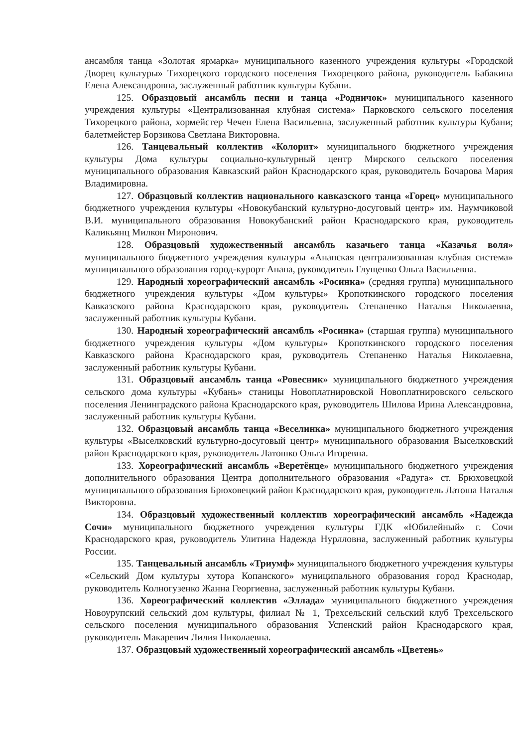ансамбля танца «Золотая ярмарка» муниципального казенного учреждения культуры «Городской Дворец культуры» Тихорецкого городского поселения Тихорецкого района, руководитель Бабакина Елена Александровна, заслуженный работник культуры Кубани.
125. Образцовый ансамбль песни и танца «Родничок» муниципального казенного учреждения культуры «Централизованная клубная система» Парковского сельского поселения Тихорецкого района, хормейстер Чечен Елена Васильевна, заслуженный работник культуры Кубани; балетмейстер Борзикова Светлана Викторовна.
126. Танцевальный коллектив «Колорит» муниципального бюджетного учреждения культуры Дома культуры социально-культурный центр Мирского сельского поселения муниципального образования Кавказский район Краснодарского края, руководитель Бочарова Мария Владимировна.
127. Образцовый коллектив национального кавказского танца «Горец» муниципального бюджетного учреждения культуры «Новокубанский культурно-досуговый центр» им. Наумчиковой В.И. муниципального образования Новокубанский район Краснодарского края, руководитель Каликьянц Милкон Миронович.
128. Образцовый художественный ансамбль казачьего танца «Казачья воля» муниципального бюджетного учреждения культуры «Анапская централизованная клубная система» муниципального образования город-курорт Анапа, руководитель Глущенко Ольга Васильевна.
129. Народный хореографический ансамбль «Росинка» (средняя группа) муниципального бюджетного учреждения культуры «Дом культуры» Кропоткинского городского поселения Кавказского района Краснодарского края, руководитель Степаненко Наталья Николаевна, заслуженный работник культуры Кубани.
130. Народный хореографический ансамбль «Росинка» (старшая группа) муниципального бюджетного учреждения культуры «Дом культуры» Кропоткинского городского поселения Кавказского района Краснодарского края, руководитель Степаненко Наталья Николаевна, заслуженный работник культуры Кубани.
131. Образцовый ансамбль танца «Ровесник» муниципального бюджетного учреждения сельского дома культуры «Кубань» станицы Новоплатнировской Новоплатнировского сельского поселения Ленинградского района Краснодарского края, руководитель Шилова Ирина Александровна, заслуженный работник культуры Кубани.
132. Образцовый ансамбль танца «Веселинка» муниципального бюджетного учреждения культуры «Выселковский культурно-досуговый центр» муниципального образования Выселковский район Краснодарского края, руководитель Латошко Ольга Игоревна.
133. Хореографический ансамбль «Веретёнце» муниципального бюджетного учреждения дополнительного образования Центра дополнительного образования «Радуга» ст. Брюховецкой муниципального образования Брюховецкий район Краснодарского края, руководитель Латоша Наталья Викторовна.
134. Образцовый художественный коллектив хореографический ансамбль «Надежда Сочи» муниципального бюджетного учреждения культуры ГДК «Юбилейный» г. Сочи Краснодарского края, руководитель Улитина Надежда Нурлловна, заслуженный работник культуры России.
135. Танцевальный ансамбль «Триумф» муниципального бюджетного учреждения культуры «Сельский Дом культуры хутора Копанского» муниципального образования город Краснодар, руководитель Колногузенко Жанна Георгиевна, заслуженный работник культуры Кубани.
136. Хореографический коллектив «Эллада» муниципального бюджетного учреждения Новоурупский сельский дом культуры, филиал № 1, Трехсельский сельский клуб Трехсельского сельского поселения муниципального образования Успенский район Краснодарского края, руководитель Макаревич Лилия Николаевна.
137. Образцовый художественный хореографический ансамбль «Цветень»